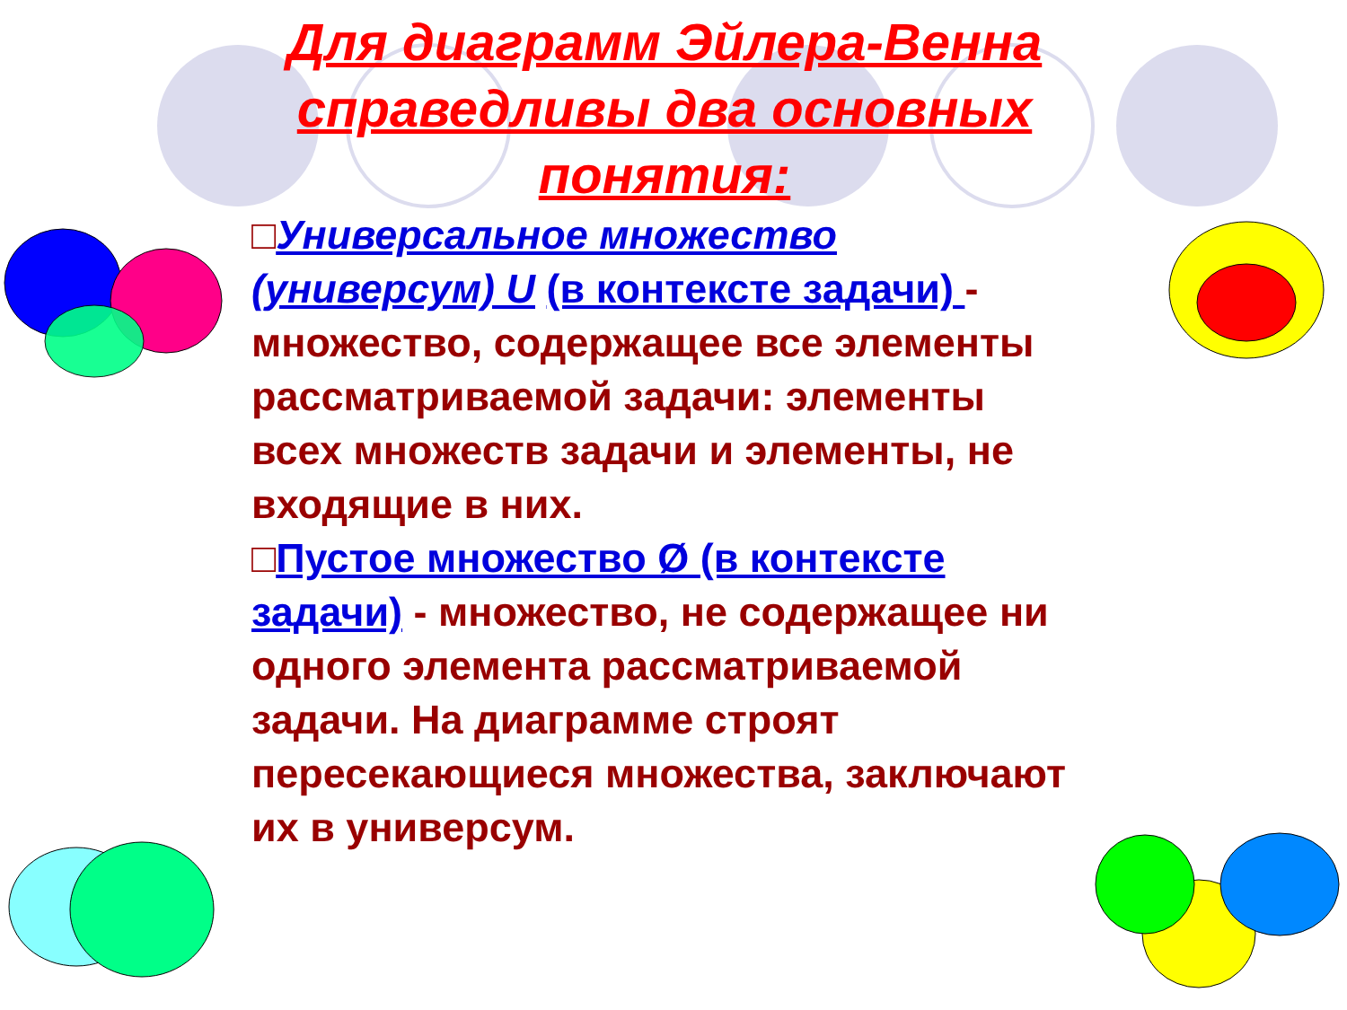Для диаграмм Эйлера-Венна справедливы два основных понятия:
□Универсальное множество (универсум) U (в контексте задачи) - множество, содержащее все элементы рассматриваемой задачи: элементы всех множеств задачи и элементы, не входящие в них.
□Пустое множество Ø (в контексте задачи) - множество, не содержащее ни одного элемента рассматриваемой задачи. На диаграмме строят пересекающиеся множества, заключают их в универсум.